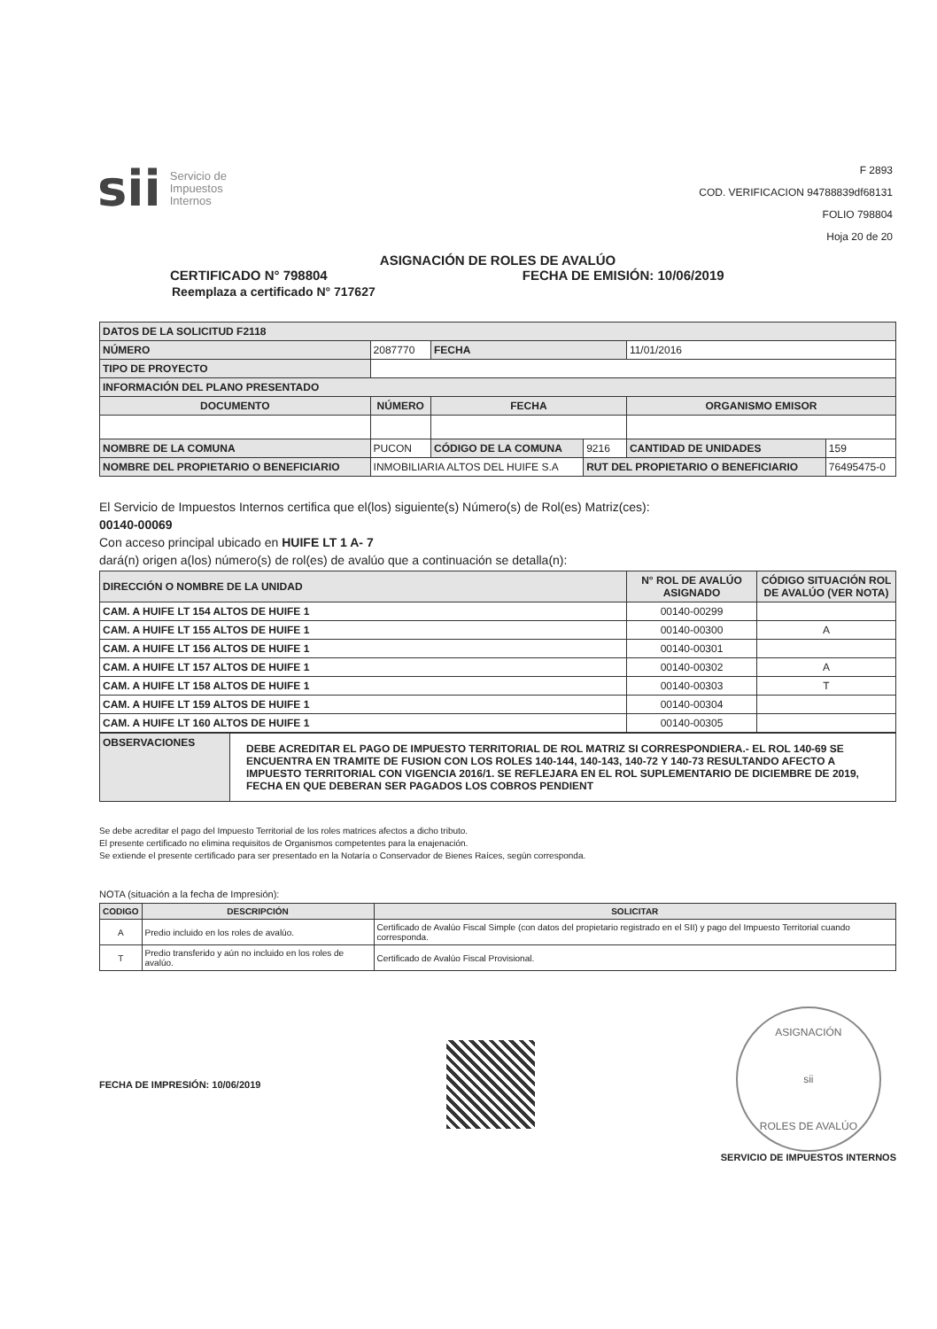sii Servicio de
Impuestos
Internos
F 2893
COD. VERIFICACION 94788839df68131
FOLIO 798804
Hoja 20 de 20
ASIGNACIÓN DE ROLES DE AVALÚO
CERTIFICADO N° 798804 FECHA DE EMISIÓN: 10/06/2019
Reemplaza a certificado N° 717627
| DATOS DE LA SOLICITUD F2118 | | | | | | |
| NÚMERO | | 2087770 | FECHA | | 11/01/2016 | |
| TIPO DE PROYECTO | | | | | | |
| INFORMACIÓN DEL PLANO PRESENTADO | | | | | | |
| DOCUMENTO | | NÚMERO | FECHA | | ORGANISMO EMISOR | |
| NOMBRE DE LA COMUNA | PUCON | | CÓDIGO DE LA COMUNA | 9216 | CANTIDAD DE UNIDADES | 159 |
| NOMBRE DEL PROPIETARIO O BENEFICIARIO | | INMOBILIARIA ALTOS DEL HUIFE S.A | | RUT DEL PROPIETARIO O BENEFICIARIO | | 76495475-0 |
El Servicio de Impuestos Internos certifica que el(los) siguiente(s) Número(s) de Rol(es) Matriz(ces):
00140-00069
Con acceso principal ubicado en HUIFE LT 1 A- 7
dará(n) origen a(los) número(s) de rol(es) de avalúo que a continuación se detalla(n):
| DIRECCIÓN O NOMBRE DE LA UNIDAD | N° ROL DE AVALÚO ASIGNADO | CÓDIGO SITUACIÓN ROL DE AVALÚO (VER NOTA) |
| --- | --- | --- |
| CAM. A HUIFE LT 154 ALTOS DE HUIFE 1 | 00140-00299 | |
| CAM. A HUIFE LT 155 ALTOS DE HUIFE 1 | 00140-00300 | A |
| CAM. A HUIFE LT 156 ALTOS DE HUIFE 1 | 00140-00301 | |
| CAM. A HUIFE LT 157 ALTOS DE HUIFE 1 | 00140-00302 | A |
| CAM. A HUIFE LT 158 ALTOS DE HUIFE 1 | 00140-00303 | T |
| CAM. A HUIFE LT 159 ALTOS DE HUIFE 1 | 00140-00304 | |
| CAM. A HUIFE LT 160 ALTOS DE HUIFE 1 | 00140-00305 | |
| OBSERVACIONES | DEBE ACREDITAR EL PAGO DE IMPUESTO TERRITORIAL DE ROL MATRIZ SI CORRESPONDIERA.- EL ROL 140-69 SE ENCUENTRA EN TRAMITE DE FUSION CON LOS ROLES 140-144, 140-143, 140-72 Y 140-73 RESULTANDO AFECTO A IMPUESTO TERRITORIAL CON VIGENCIA 2016/1. SE REFLEJARA EN EL ROL SUPLEMENTARIO DE DICIEMBRE DE 2019, FECHA EN QUE DEBERAN SER PAGADOS LOS COBROS PENDIENT |
Se debe acreditar el pago del Impuesto Territorial de los roles matrices afectos a dicho tributo.
El presente certificado no elimina requisitos de Organismos competentes para la enajenación.
Se extiende el presente certificado para ser presentado en la Notaría o Conservador de Bienes Raíces, según corresponda.
NOTA (situación a la fecha de Impresión):
| CODIGO | DESCRIPCIÓN | SOLICITAR |
| --- | --- | --- |
| A | Predio incluido en los roles de avalúo. | Certificado de Avalúo Fiscal Simple (con datos del propietario registrado en el SII) y pago del Impuesto Territorial cuando corresponda. |
| T | Predio transferido y aún no incluido en los roles de avalúo. | Certificado de Avalúo Fiscal Provisional. |
FECHA DE IMPRESIÓN: 10/06/2019
ASIGNACIÓN
sii
ROLES DE AVALÚO
SERVICIO DE IMPUESTOS INTERNOS